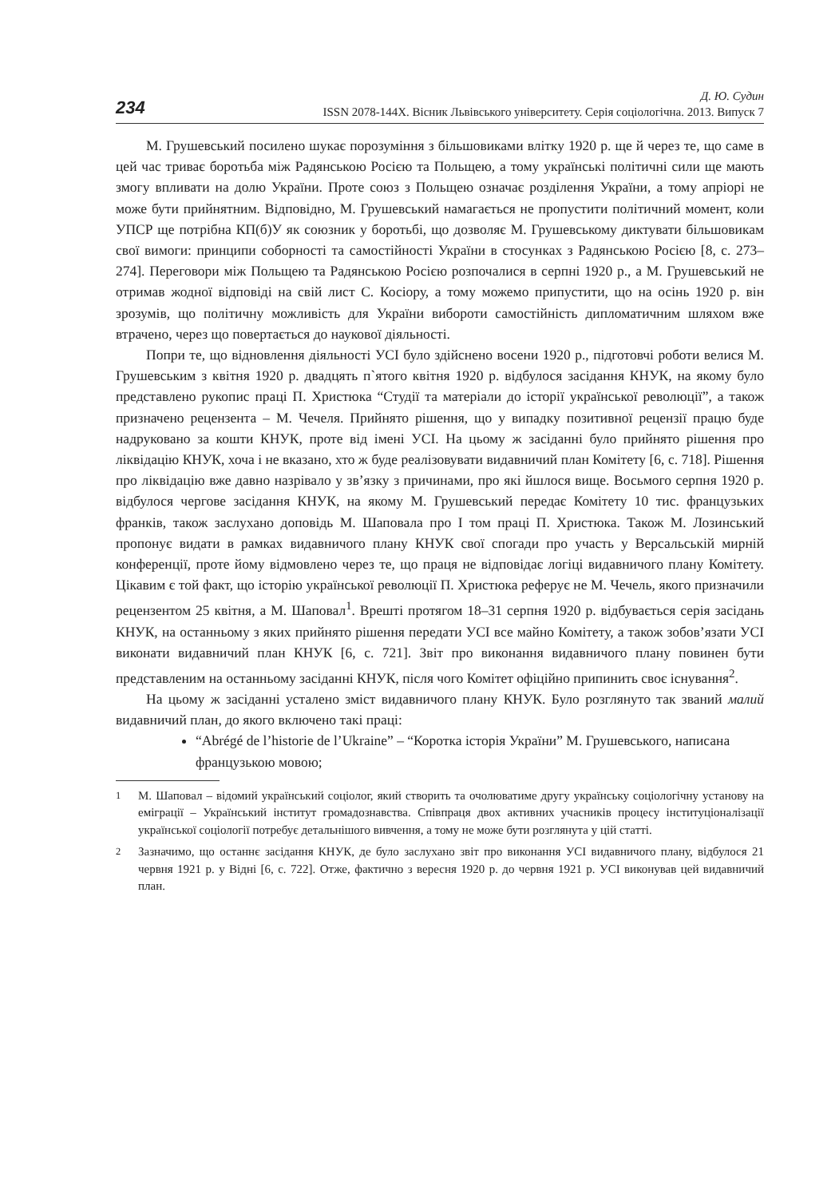234
Д. Ю. Судин
ISSN 2078-144X. Вісник Львівського університету. Серія соціологічна. 2013. Випуск 7
М. Грушевський посилено шукає порозуміння з більшовиками влітку 1920 р. ще й через те, що саме в цей час триває боротьба між Радянською Росією та Польщею, а тому українські політичні сили ще мають змогу впливати на долю України. Проте союз з Польщею означає розділення України, а тому апріорі не може бути прийнятним. Відповідно, М. Грушевський намагається не пропустити політичний момент, коли УПСР ще потрібна КП(б)У як союзник у боротьбі, що дозволяє М. Грушевському диктувати більшовикам свої вимоги: принципи соборності та самостійності України в стосунках з Радянською Росією [8, с. 273–274]. Переговори між Польщею та Радянською Росією розпочалися в серпні 1920 р., а М. Грушевський не отримав жодної відповіді на свій лист С. Косіору, а тому можемо припустити, що на осінь 1920 р. він зрозумів, що політичну можливість для України вибороти самостійність дипломатичним шляхом вже втрачено, через що повертається до наукової діяльності.
Попри те, що відновлення діяльності УСІ було здійснено восени 1920 р., підготовчі роботи велися М. Грушевським з квітня 1920 р. двадцять п`ятого квітня 1920 р. відбулося засідання КНУК, на якому було представлено рукопис праці П. Христюка “Студії та матеріали до історії української революції”, а також призначено рецензента – М. Чечеля. Прийнято рішення, що у випадку позитивної рецензії працю буде надруковано за кошти КНУК, проте від імені УСІ. На цьому ж засіданні було прийнято рішення про ліквідацію КНУК, хоча і не вказано, хто ж буде реалізовувати видавничий план Комітету [6, с. 718]. Рішення про ліквідацію вже давно назрівало у зв’язку з причинами, про які йшлося вище. Восьмого серпня 1920 р. відбулося чергове засідання КНУК, на якому М. Грушевський передає Комітету 10 тис. французьких франків, також заслухано доповідь М. Шаповала про І том праці П. Христюка. Також М. Лозинський пропонує видати в рамках видавничого плану КНУК свої спогади про участь у Версальській мирній конференції, проте йому відмовлено через те, що праця не відповідає логіці видавничого плану Комітету. Цікавим є той факт, що історію української революції П. Христюка реферує не М. Чечель, якого призначили рецензентом 25 квітня, а М. Шаповал<sup>1</sup>. Врешті протягом 18–31 серпня 1920 р. відбувається серія засідань КНУК, на останньому з яких прийнято рішення передати УСІ все майно Комітету, а також зобов’язати УСІ виконати видавничий план КНУК [6, с. 721]. Звіт про виконання видавничого плану повинен бути представленим на останньому засіданні КНУК, після чого Комітет офіційно припинить своє існування<sup>2</sup>.
На цьому ж засіданні усталено зміст видавничого плану КНУК. Було розглянуто так званий малий видавничий план, до якого включено такі праці:
“Abrégé de l’historie de l’Ukraine” – “Коротка історія України” М. Грушевського, написана французькою мовою;
<sup>1</sup> М. Шаповал – відомий український соціолог, який створить та очолюватиме другу українську соціологічну установу на еміграції – Український інститут громадознавства. Співпраця двох активних учасників процесу інституціоналізації української соціології потребує детальнішого вивчення, а тому не може бути розглянута у цій статті.
<sup>2</sup> Зазначимо, що останнє засідання КНУК, де було заслухано звіт про виконання УСІ видавничого плану, відбулося 21 червня 1921 р. у Відні [6, с. 722]. Отже, фактично з вересня 1920 р. до червня 1921 р. УСІ виконував цей видавничий план.